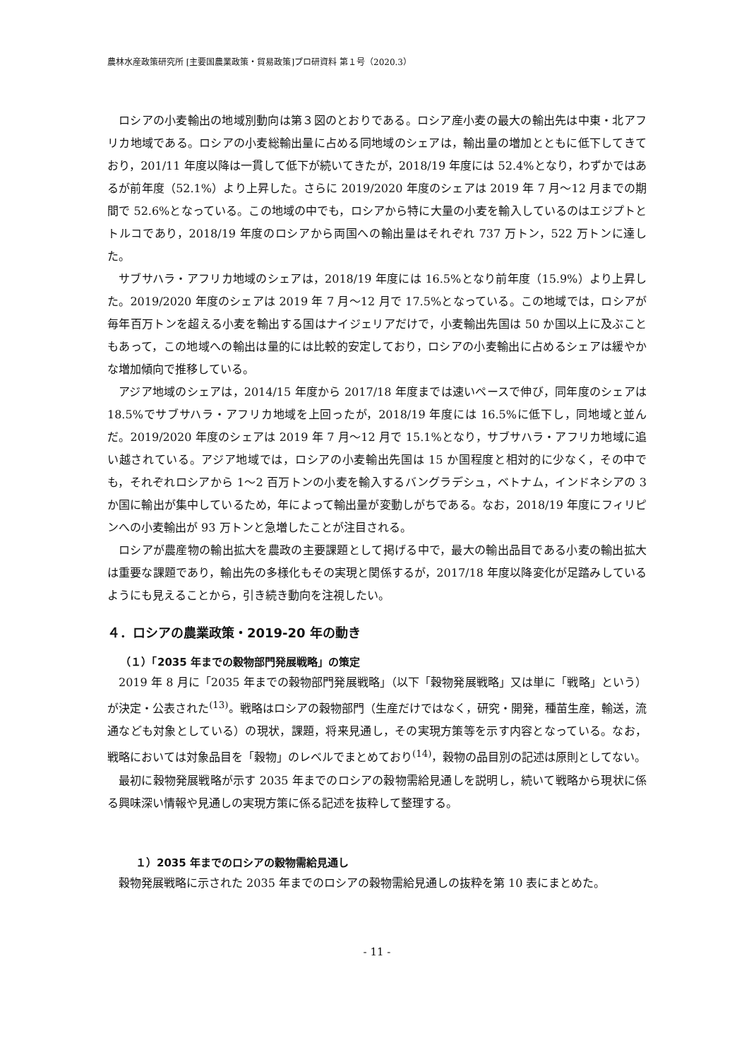農林水産政策研究所 [主要国農業政策・貿易政策]プロ研資料 第１号（2020.3）
ロシアの小麦輸出の地域別動向は第３図のとおりである。ロシア産小麦の最大の輸出先は中東・北アフリカ地域である。ロシアの小麦総輸出量に占める同地域のシェアは，輸出量の増加とともに低下してきており，201/11 年度以降は一貫して低下が続いてきたが，2018/19 年度には 52.4%となり，わずかではあるが前年度（52.1%）より上昇した。さらに 2019/2020 年度のシェアは 2019 年 7 月～12 月までの期間で 52.6%となっている。この地域の中でも，ロシアから特に大量の小麦を輸入しているのはエジプトとトルコであり，2018/19 年度のロシアから両国への輸出量はそれぞれ 737 万トン，522 万トンに達した。
サブサハラ・アフリカ地域のシェアは，2018/19 年度には 16.5%となり前年度（15.9%）より上昇した。2019/2020 年度のシェアは 2019 年 7 月～12 月で 17.5%となっている。この地域では，ロシアが毎年百万トンを超える小麦を輸出する国はナイジェリアだけで，小麦輸出先国は 50 か国以上に及ぶこともあって，この地域への輸出は量的には比較的安定しており，ロシアの小麦輸出に占めるシェアは緩やかな増加傾向で推移している。
アジア地域のシェアは，2014/15 年度から 2017/18 年度までは速いペースで伸び，同年度のシェアは 18.5%でサブサハラ・アフリカ地域を上回ったが，2018/19 年度には 16.5%に低下し，同地域と並んだ。2019/2020 年度のシェアは 2019 年 7 月～12 月で 15.1%となり，サブサハラ・アフリカ地域に追い越されている。アジア地域では，ロシアの小麦輸出先国は 15 か国程度と相対的に少なく，その中でも，それぞれロシアから 1～2 百万トンの小麦を輸入するバングラデシュ，ベトナム，インドネシアの 3 か国に輸出が集中しているため，年によって輸出量が変動しがちである。なお，2018/19 年度にフィリピンへの小麦輸出が 93 万トンと急増したことが注目される。
ロシアが農産物の輸出拡大を農政の主要課題として掲げる中で，最大の輸出品目である小麦の輸出拡大は重要な課題であり，輸出先の多様化もその実現と関係するが，2017/18 年度以降変化が足踏みしているようにも見えることから，引き続き動向を注視したい。
４．ロシアの農業政策・2019-20 年の動き
（１）「2035 年までの穀物部門発展戦略」の策定
2019 年 8 月に「2035 年までの穀物部門発展戦略」（以下「穀物発展戦略」又は単に「戦略」という）が決定・公表された<sup>(13)</sup>。戦略はロシアの穀物部門（生産だけではなく，研究・開発，種苗生産，輸送，流通なども対象としている）の現状，課題，将来見通し，その実現方策等を示す内容となっている。なお，戦略においては対象品目を「穀物」のレベルでまとめており<sup>(14)</sup>，穀物の品目別の記述は原則としてない。
最初に穀物発展戦略が示す 2035 年までのロシアの穀物需給見通しを説明し，続いて戦略から現状に係る興味深い情報や見通しの実現方策に係る記述を抜粋して整理する。
１）2035 年までのロシアの穀物需給見通し
穀物発展戦略に示された 2035 年までのロシアの穀物需給見通しの抜粋を第 10 表にまとめた。
- 11 -